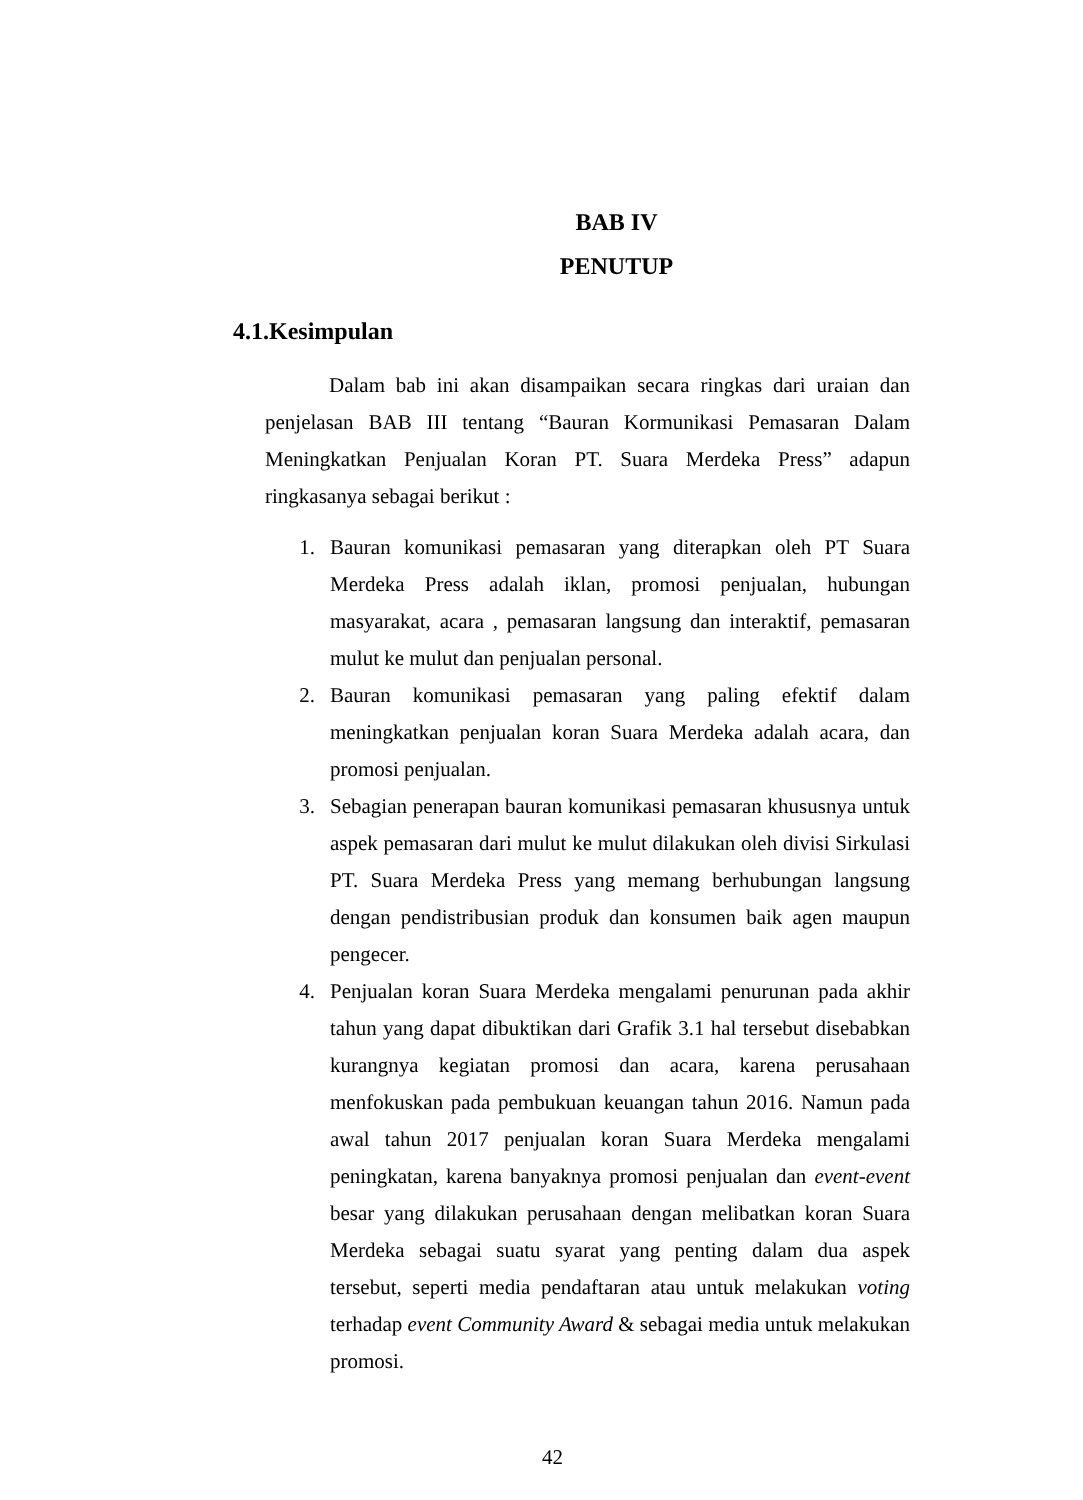BAB IV
PENUTUP
4.1.Kesimpulan
Dalam bab ini akan disampaikan secara ringkas dari uraian dan penjelasan BAB III tentang “Bauran Kormunikasi Pemasaran Dalam Meningkatkan Penjualan Koran PT. Suara Merdeka Press” adapun ringkasanya sebagai berikut :
1. Bauran komunikasi pemasaran yang diterapkan oleh PT Suara Merdeka Press adalah iklan, promosi penjualan, hubungan masyarakat, acara , pemasaran langsung dan interaktif, pemasaran mulut ke mulut dan penjualan personal.
2. Bauran komunikasi pemasaran yang paling efektif dalam meningkatkan penjualan koran Suara Merdeka adalah acara, dan promosi penjualan.
3. Sebagian penerapan bauran komunikasi pemasaran khususnya untuk aspek pemasaran dari mulut ke mulut dilakukan oleh divisi Sirkulasi PT. Suara Merdeka Press yang memang berhubungan langsung dengan pendistribusian produk dan konsumen baik agen maupun pengecer.
4. Penjualan koran Suara Merdeka mengalami penurunan pada akhir tahun yang dapat dibuktikan dari Grafik 3.1 hal tersebut disebabkan kurangnya kegiatan promosi dan acara, karena perusahaan menfokuskan pada pembukuan keuangan tahun 2016. Namun pada awal tahun 2017 penjualan koran Suara Merdeka mengalami peningkatan, karena banyaknya promosi penjualan dan event-event besar yang dilakukan perusahaan dengan melibatkan koran Suara Merdeka sebagai suatu syarat yang penting dalam dua aspek tersebut, seperti media pendaftaran atau untuk melakukan voting terhadap event Community Award & sebagai media untuk melakukan promosi.
42